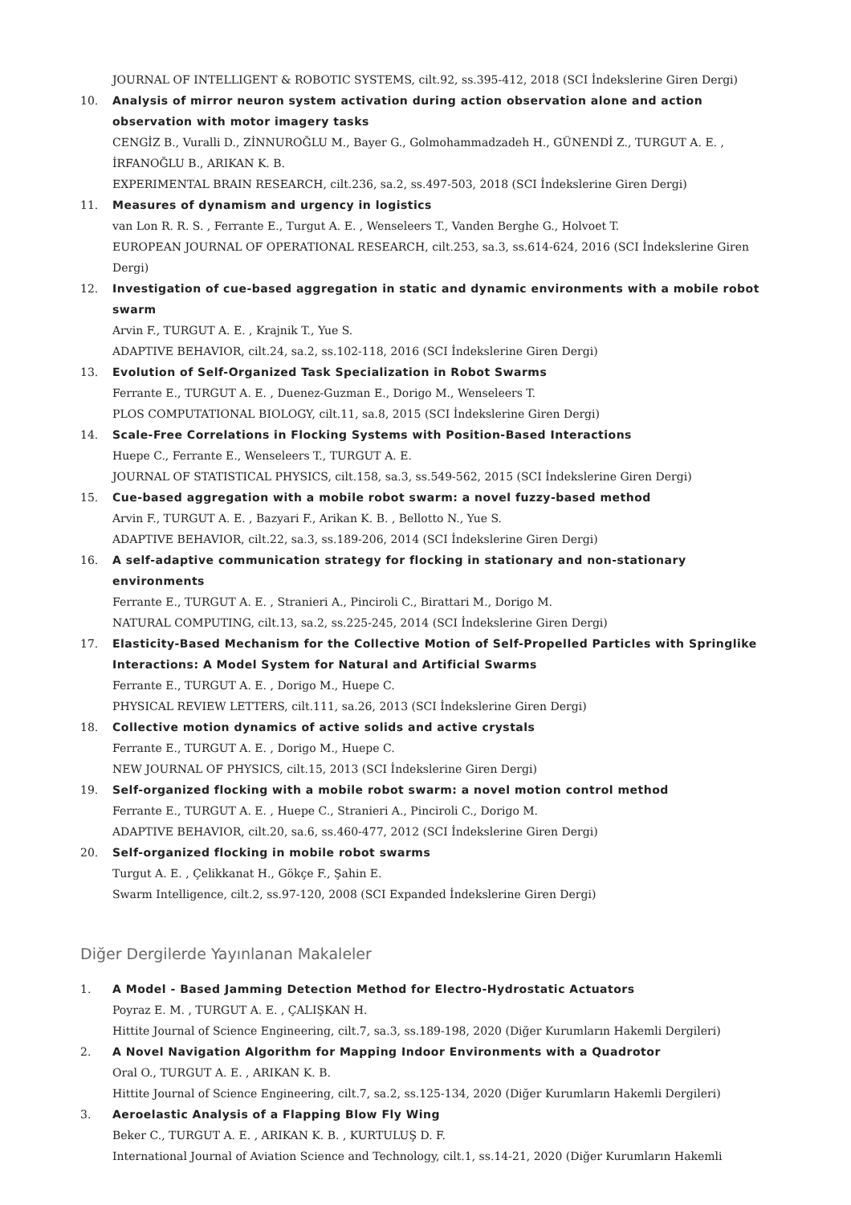JOURNAL OF INTELLIGENT & ROBOTIC SYSTEMS, cilt.92, ss.395-412, 2018 (SCI İndekslerine Giren Dergi)
10. Analysis of mirror neuron system activation during action observation alone and action observation with motor imagery tasks
CENGİZ B., Vuralli D., ZİNNUROĞLU M., Bayer G., Golmohammadzadeh H., GÜNENDİ Z., TURGUT A. E. , İRFANOĞLU B., ARIKAN K. B.
EXPERIMENTAL BRAIN RESEARCH, cilt.236, sa.2, ss.497-503, 2018 (SCI İndekslerine Giren Dergi)
11. Measures of dynamism and urgency in logistics
van Lon R. R. S. , Ferrante E., Turgut A. E. , Wenseleers T., Vanden Berghe G., Holvoet T.
EUROPEAN JOURNAL OF OPERATIONAL RESEARCH, cilt.253, sa.3, ss.614-624, 2016 (SCI İndekslerine Giren Dergi)
12. Investigation of cue-based aggregation in static and dynamic environments with a mobile robot swarm
Arvin F., TURGUT A. E. , Krajnik T., Yue S.
ADAPTIVE BEHAVIOR, cilt.24, sa.2, ss.102-118, 2016 (SCI İndekslerine Giren Dergi)
13. Evolution of Self-Organized Task Specialization in Robot Swarms
Ferrante E., TURGUT A. E. , Duenez-Guzman E., Dorigo M., Wenseleers T.
PLOS COMPUTATIONAL BIOLOGY, cilt.11, sa.8, 2015 (SCI İndekslerine Giren Dergi)
14. Scale-Free Correlations in Flocking Systems with Position-Based Interactions
Huepe C., Ferrante E., Wenseleers T., TURGUT A. E.
JOURNAL OF STATISTICAL PHYSICS, cilt.158, sa.3, ss.549-562, 2015 (SCI İndekslerine Giren Dergi)
15. Cue-based aggregation with a mobile robot swarm: a novel fuzzy-based method
Arvin F., TURGUT A. E. , Bazyari F., Arikan K. B. , Bellotto N., Yue S.
ADAPTIVE BEHAVIOR, cilt.22, sa.3, ss.189-206, 2014 (SCI İndekslerine Giren Dergi)
16. A self-adaptive communication strategy for flocking in stationary and non-stationary environments
Ferrante E., TURGUT A. E. , Stranieri A., Pinciroli C., Birattari M., Dorigo M.
NATURAL COMPUTING, cilt.13, sa.2, ss.225-245, 2014 (SCI İndekslerine Giren Dergi)
17. Elasticity-Based Mechanism for the Collective Motion of Self-Propelled Particles with Springlike Interactions: A Model System for Natural and Artificial Swarms
Ferrante E., TURGUT A. E. , Dorigo M., Huepe C.
PHYSICAL REVIEW LETTERS, cilt.111, sa.26, 2013 (SCI İndekslerine Giren Dergi)
18. Collective motion dynamics of active solids and active crystals
Ferrante E., TURGUT A. E. , Dorigo M., Huepe C.
NEW JOURNAL OF PHYSICS, cilt.15, 2013 (SCI İndekslerine Giren Dergi)
19. Self-organized flocking with a mobile robot swarm: a novel motion control method
Ferrante E., TURGUT A. E. , Huepe C., Stranieri A., Pinciroli C., Dorigo M.
ADAPTIVE BEHAVIOR, cilt.20, sa.6, ss.460-477, 2012 (SCI İndekslerine Giren Dergi)
20. Self-organized flocking in mobile robot swarms
Turgut A. E. , Çelikkanat H., Gökçe F., Şahin E.
Swarm Intelligence, cilt.2, ss.97-120, 2008 (SCI Expanded İndekslerine Giren Dergi)
Diğer Dergilerde Yayınlanan Makaleler
1. A Model - Based Jamming Detection Method for Electro-Hydrostatic Actuators
Poyraz E. M. , TURGUT A. E. , ÇALIŞKAN H.
Hittite Journal of Science Engineering, cilt.7, sa.3, ss.189-198, 2020 (Diğer Kurumların Hakemli Dergileri)
2. A Novel Navigation Algorithm for Mapping Indoor Environments with a Quadrotor
Oral O., TURGUT A. E. , ARIKAN K. B.
Hittite Journal of Science Engineering, cilt.7, sa.2, ss.125-134, 2020 (Diğer Kurumların Hakemli Dergileri)
3. Aeroelastic Analysis of a Flapping Blow Fly Wing
Beker C., TURGUT A. E. , ARIKAN K. B. , KURTULUŞ D. F.
International Journal of Aviation Science and Technology, cilt.1, ss.14-21, 2020 (Diğer Kurumların Hakemli